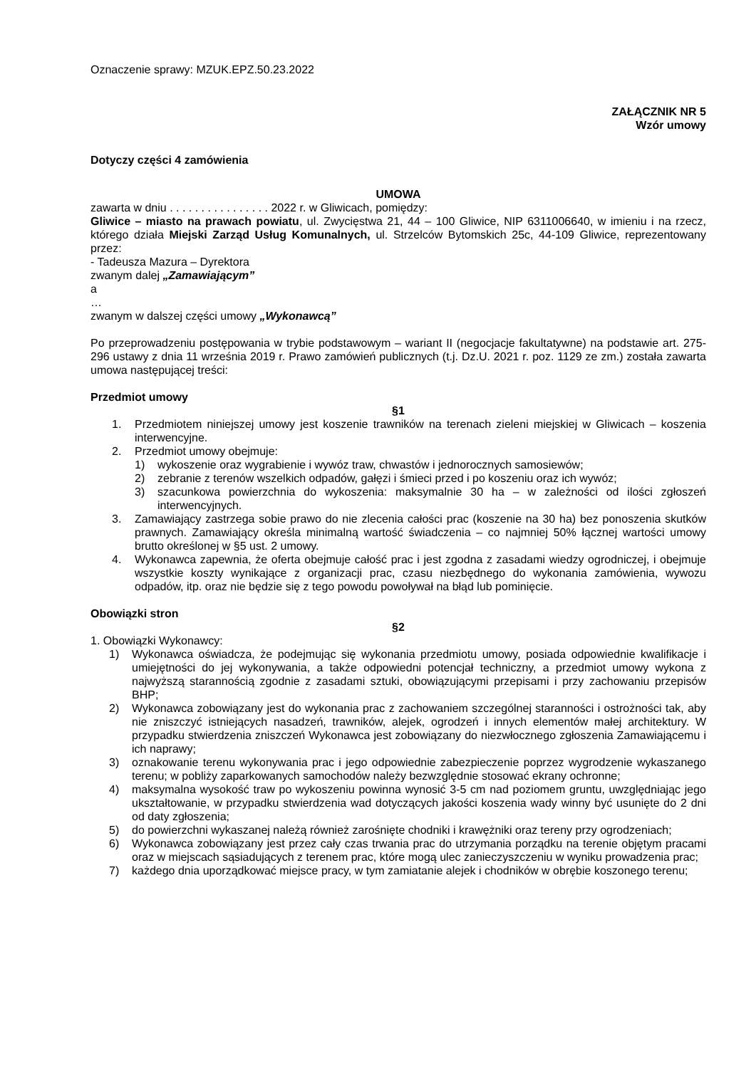Oznaczenie sprawy: MZUK.EPZ.50.23.2022
ZAŁĄCZNIK NR 5
Wzór umowy
Dotyczy części 4 zamówienia
UMOWA
zawarta w dniu . . . . . . . . . . . . . . . . 2022 r. w Gliwicach, pomiędzy:
Gliwice – miasto na prawach powiatu, ul. Zwycięstwa 21, 44 – 100 Gliwice, NIP 6311006640, w imieniu i na rzecz, którego działa Miejski Zarząd Usług Komunalnych, ul. Strzelców Bytomskich 25c, 44-109 Gliwice, reprezentowany przez:
- Tadeusza Mazura – Dyrektora
zwanym dalej „Zamawiającym”
a
…
zwanym w dalszej części umowy „Wykonawcą”
Po przeprowadzeniu postępowania w trybie podstawowym – wariant II (negocjacje fakultatywne) na podstawie art. 275-296 ustawy z dnia 11 września 2019 r. Prawo zamówień publicznych (t.j. Dz.U. 2021 r. poz. 1129 ze zm.) została zawarta umowa następującej treści:
Przedmiot umowy
§1
1. Przedmiotem niniejszej umowy jest koszenie trawników na terenach zieleni miejskiej w Gliwicach – koszenia interwencyjne.
2. Przedmiot umowy obejmuje:
1) wykoszenie oraz wygrabienie i wywóz traw, chwastów i jednorocznych samosiewów;
2) zebranie z terenów wszelkich odpadów, gałęzi i śmieci przed i po koszeniu oraz ich wywóz;
3) szacunkowa powierzchnia do wykoszenia: maksymalnie 30 ha – w zależności od ilości zgłoszeń interwencyjnych.
3. Zamawiający zastrzega sobie prawo do nie zlecenia całości prac (koszenie na 30 ha) bez ponoszenia skutków prawnych. Zamawiający określa minimalną wartość świadczenia – co najmniej 50% łącznej wartości umowy brutto określonej w §5 ust. 2 umowy.
4. Wykonawca zapewnia, że oferta obejmuje całość prac i jest zgodna z zasadami wiedzy ogrodniczej, i obejmuje wszystkie koszty wynikające z organizacji prac, czasu niezbędnego do wykonania zamówienia, wywozu odpadów, itp. oraz nie będzie się z tego powodu powoływał na błąd lub pominięcie.
Obowiązki stron
§2
1. Obowiązki Wykonawcy:
1) Wykonawca oświadcza, że podejmując się wykonania przedmiotu umowy, posiada odpowiednie kwalifikacje i umiejętności do jej wykonywania, a także odpowiedni potencjał techniczny, a przedmiot umowy wykona z najwyższą starannością zgodnie z zasadami sztuki, obowiązującymi przepisami i przy zachowaniu przepisów BHP;
2) Wykonawca zobowiązany jest do wykonania prac z zachowaniem szczególnej staranności i ostrożności tak, aby nie zniszczyć istniejących nasadzeń, trawników, alejek, ogrodzeń i innych elementów małej architektury. W przypadku stwierdzenia zniszczeń Wykonawca jest zobowiązany do niezwłocznego zgłoszenia Zamawiającemu i ich naprawy;
3) oznakowanie terenu wykonywania prac i jego odpowiednie zabezpieczenie poprzez wygrodzenie wykaszanego terenu; w pobliży zaparkowanych samochodów należy bezwzględnie stosować ekrany ochronne;
4) maksymalna wysokość traw po wykoszeniu powinna wynosić 3-5 cm nad poziomem gruntu, uwzględniając jego ukształtowanie, w przypadku stwierdzenia wad dotyczących jakości koszenia wady winny być usunięte do 2 dni od daty zgłoszenia;
5) do powierzchni wykaszanej należą również zarośnięte chodniki i krawężniki oraz tereny przy ogrodzeniach;
6) Wykonawca zobowiązany jest przez cały czas trwania prac do utrzymania porządku na terenie objętym pracami oraz w miejscach sąsiadujących z terenem prac, które mogą ulec zanieczyszczeniu w wyniku prowadzenia prac;
7) każdego dnia uporządkować miejsce pracy, w tym zamiatanie alejek i chodników w obrębie koszonego terenu;